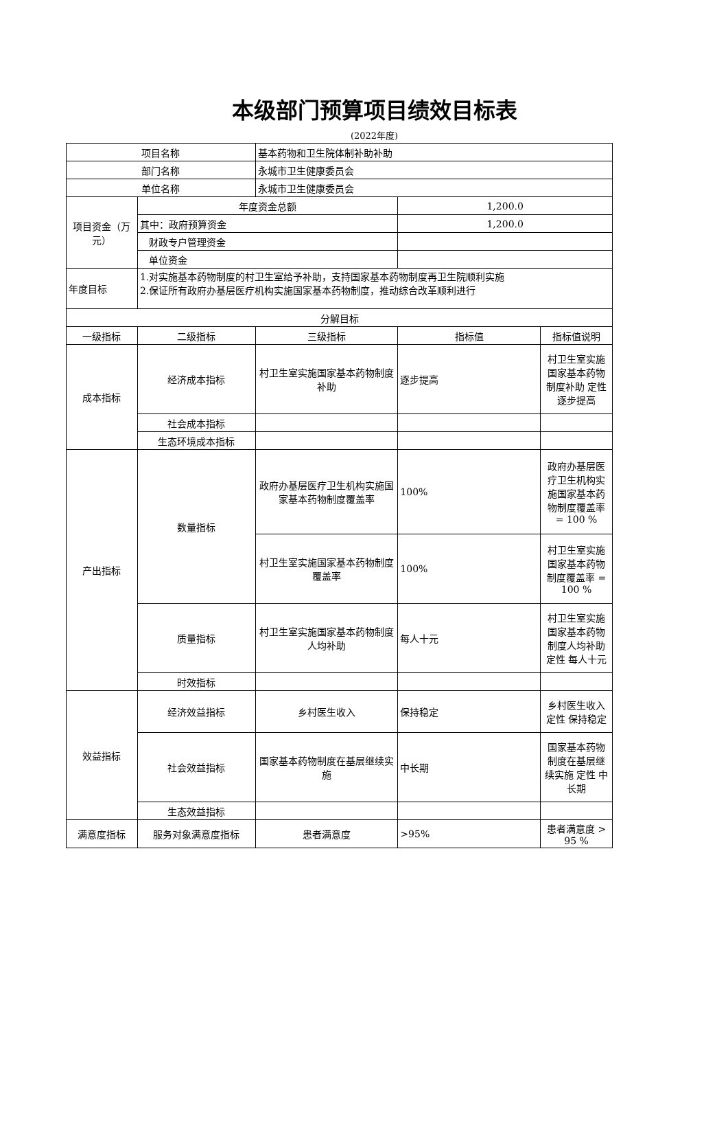本级部门预算项目绩效目标表
(2022年度)
| 项目名称 | | 基本药物和卫生院体制补助补助 | | |
| 部门名称 | | 永城市卫生健康委员会 | | |
| 单位名称 | | 永城市卫生健康委员会 | | |
| 项目资金（万元） | 年度资金总额 | | 1,200.0 | |
| | 其中：政府预算资金 | | 1,200.0 | |
| | 财政专户管理资金 | | | |
| | 单位资金 | | | |
| 年度目标 | 1.对实施基本药物制度的村卫生室给予补助，支持国家基本药物制度再卫生院顺利实施 2.保证所有政府办基层医疗机构实施国家基本药物制度，推动综合改革顺利进行 | | | |
| 分解目标 | | | | |
| 一级指标 | 二级指标 | 三级指标 | 指标值 | 指标值说明 |
| 成本指标 | 经济成本指标 | 村卫生室实施国家基本药物制度补助 | 逐步提高 | 村卫生室实施国家基本药物制度补助 定性 逐步提高 |
| | 社会成本指标 | | | |
| | 生态环境成本指标 | | | |
| 产出指标 | 数量指标 | 政府办基层医疗卫生机构实施国家基本药物制度覆盖率 | 100% | 政府办基层医疗卫生机构实施国家基本药物制度覆盖率 = 100 % |
| | | 村卫生室实施国家基本药物制度覆盖率 | 100% | 村卫生室实施国家基本药物制度覆盖率 = 100 % |
| | 质量指标 | 村卫生室实施国家基本药物制度人均补助 | 每人十元 | 村卫生室实施国家基本药物制度人均补助 定性 每人十元 |
| | 时效指标 | | | |
| 效益指标 | 经济效益指标 | 乡村医生收入 | 保持稳定 | 乡村医生收入 定性 保持稳定 |
| | 社会效益指标 | 国家基本药物制度在基层继续实施 | 中长期 | 国家基本药物制度在基层继续实施 定性 中长期 |
| | 生态效益指标 | | | |
| 满意度指标 | 服务对象满意度指标 | 患者满意度 | >95% | 患者满意度 > 95 % |